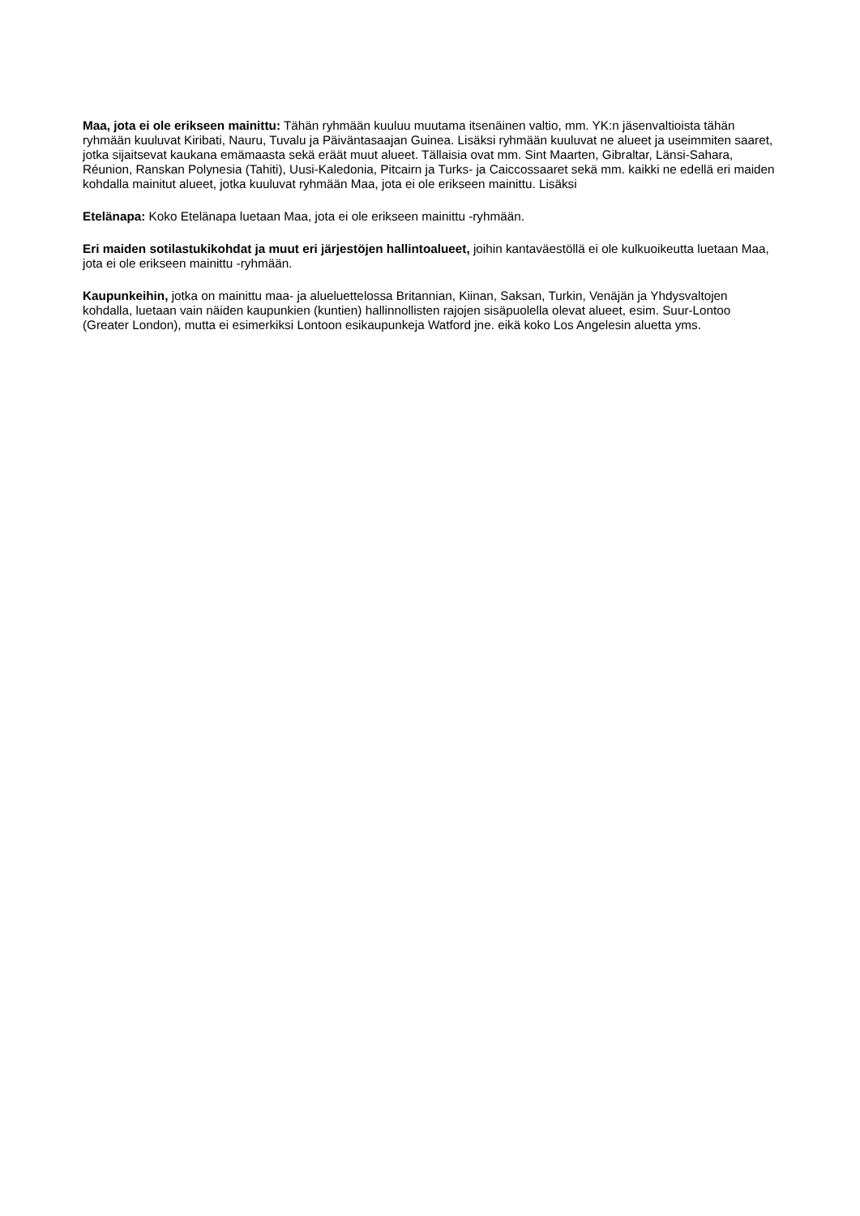Maa, jota ei ole erikseen mainittu: Tähän ryhmään kuuluu muutama itsenäinen valtio, mm. YK:n jäsenvaltioista tähän ryhmään kuuluvat Kiribati, Nauru, Tuvalu ja Päiväntasaajan Guinea. Lisäksi ryhmään kuuluvat ne alueet ja useimmiten saaret, jotka sijaitsevat kaukana emämaasta sekä eräät muut alueet. Tällaisia ovat mm. Sint Maarten, Gibraltar, Länsi-Sahara, Réunion, Ranskan Polynesia (Tahiti), Uusi-Kaledonia, Pitcairn ja Turks- ja Caiccossaaret sekä mm. kaikki ne edellä eri maiden kohdalla mainitut alueet, jotka kuuluvat ryhmään Maa, jota ei ole erikseen mainittu. Lisäksi
Etelänapa: Koko Etelänapa luetaan Maa, jota ei ole erikseen mainittu -ryhmään.
Eri maiden sotilastukikohdat ja muut eri järjestöjen hallintoalueet, joihin kantaväestöllä ei ole kulkuoikeutta luetaan Maa, jota ei ole erikseen mainittu -ryhmään.
Kaupunkeihin, jotka on mainittu maa- ja alueluettelossa Britannian, Kiinan, Saksan, Turkin, Venäjän ja Yhdysvaltojen kohdalla, luetaan vain näiden kaupunkien (kuntien) hallinnollisten rajojen sisäpuolella olevat alueet, esim. Suur-Lontoo (Greater London), mutta ei esimerkiksi Lontoon esikaupunkeja Watford jne. eikä koko Los Angelesin aluetta yms.